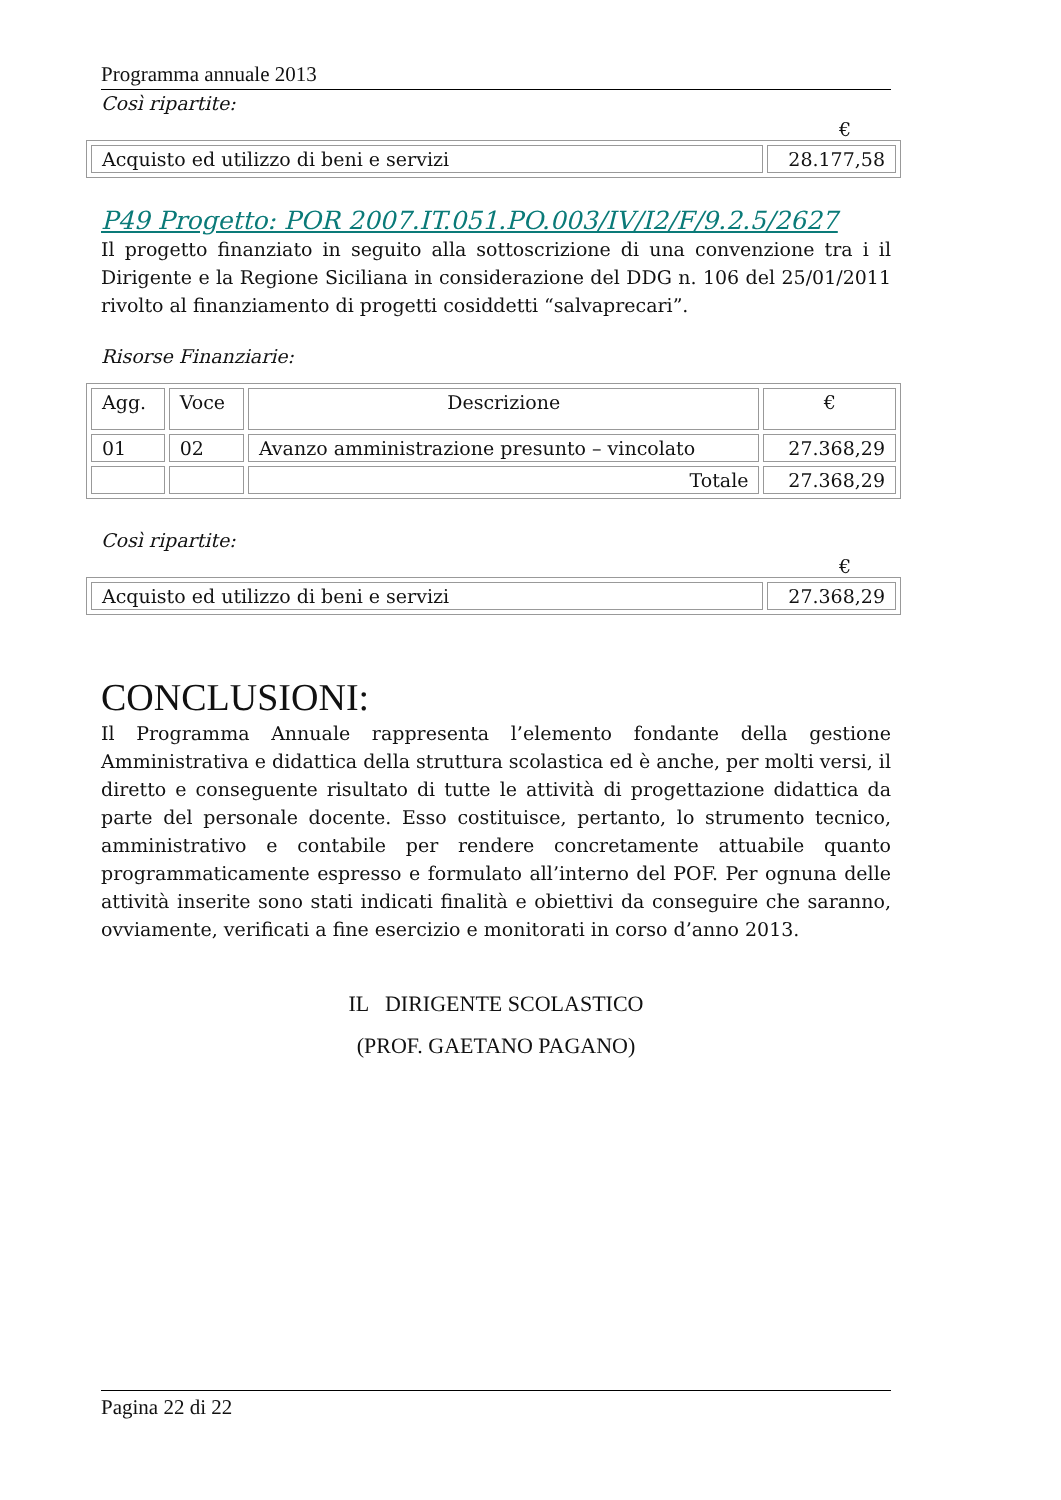Programma annuale 2013
Così ripartite:
€
| Acquisto ed utilizzo di beni e servizi | 28.177,58 |
P49 Progetto: POR 2007.IT.051.PO.003/IV/I2/F/9.2.5/2627
Il progetto finanziato in seguito alla sottoscrizione di una convenzione tra i il Dirigente e la Regione Siciliana in considerazione del DDG n. 106 del 25/01/2011 rivolto al finanziamento di progetti cosiddetti “salvaprecari”.
Risorse Finanziarie:
| Agg. | Voce | Descrizione | € |
| --- | --- | --- | --- |
| 01 | 02 | Avanzo amministrazione presunto – vincolato | 27.368,29 |
| | | Totale | 27.368,29 |
Così ripartite:
€
| Acquisto ed utilizzo di beni e servizi | 27.368,29 |
CONCLUSIONI:
Il Programma Annuale rappresenta l’elemento fondante della gestione Amministrativa e didattica della struttura scolastica ed è anche, per molti versi, il diretto e conseguente risultato di tutte le attività di progettazione didattica da parte del personale docente. Esso costituisce, pertanto, lo strumento tecnico, amministrativo e contabile per rendere concretamente attuabile quanto programmaticamente espresso e formulato all’interno del POF. Per ognuna delle attività inserite sono stati indicati finalità e obiettivi da conseguire che saranno, ovviamente, verificati a fine esercizio e monitorati in corso d’anno 2013.
IL DIRIGENTE SCOLASTICO
(PROF. GAETANO PAGANO)
Pagina 22 di 22